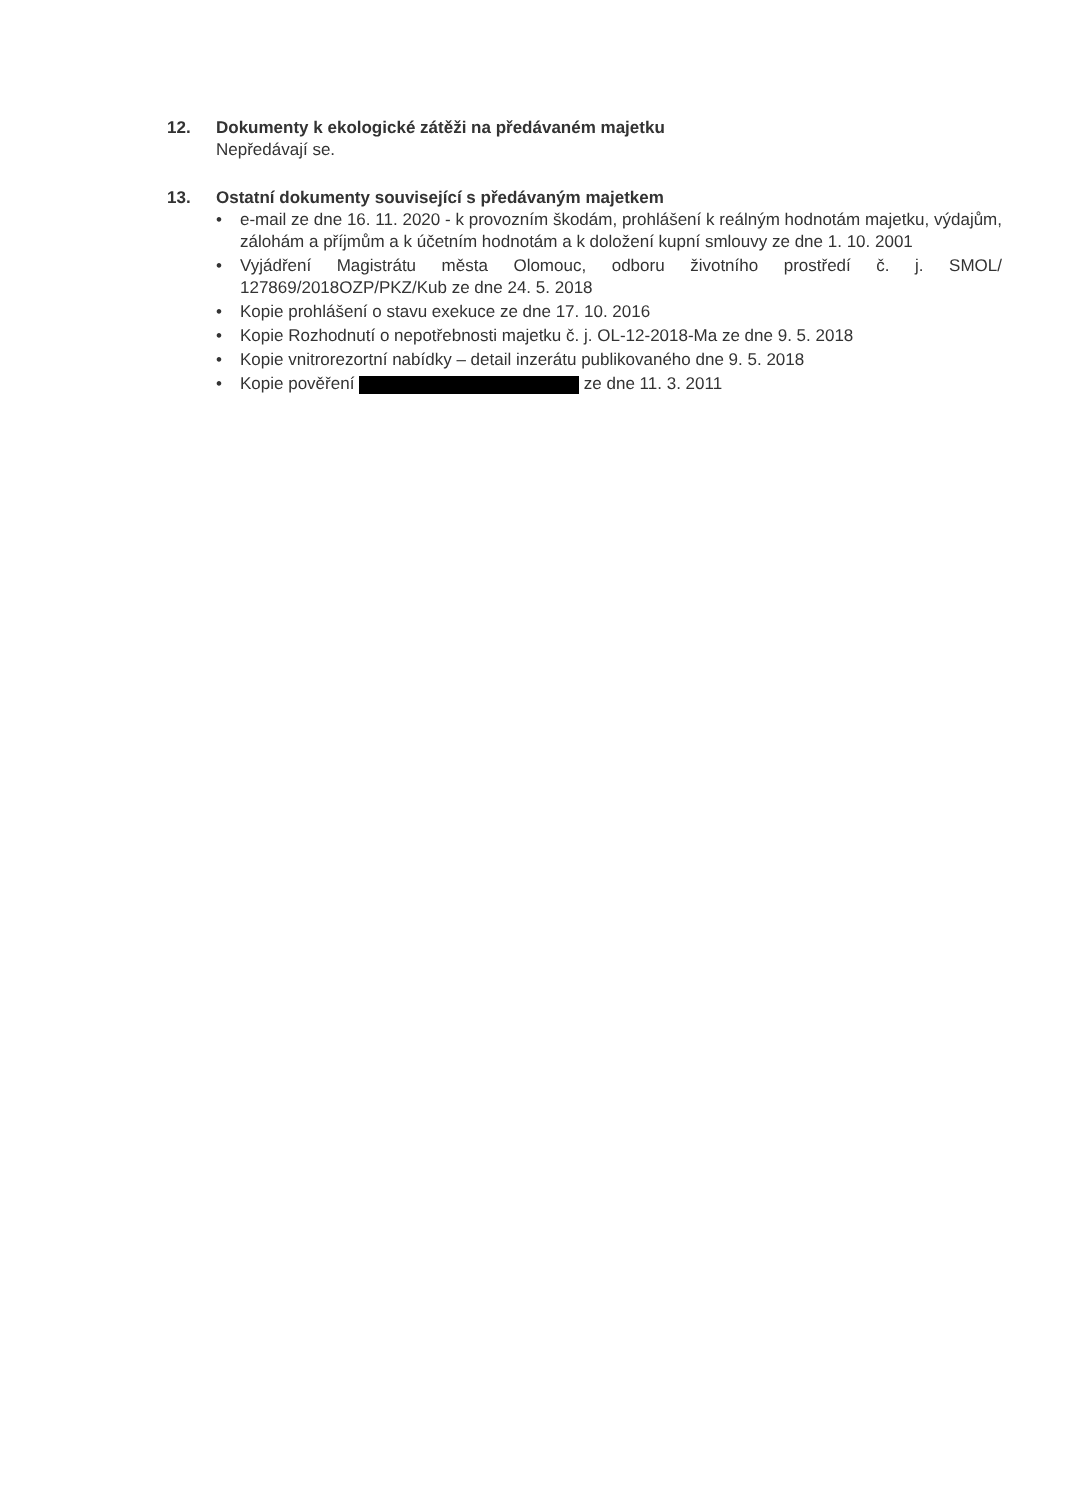12.
Dokumenty k ekologické zátěži na předávaném majetku
Nepředávají se.
13.
Ostatní dokumenty související s předávaným majetkem
• e-mail ze dne 16. 11. 2020 - k provozním škodám, prohlášení k reálným hodnotám majetku, výdajům, zálohám a příjmům a k účetním hodnotám a k doložení kupní smlouvy ze dne 1. 10. 2001
• Vyjádření Magistrátu města Olomouc, odboru životního prostředí č. j. SMOL/ 127869/2018OZP/PKZ/Kub ze dne 24. 5. 2018
• Kopie prohlášení o stavu exekuce ze dne 17. 10. 2016
• Kopie Rozhodnutí o nepotřebnosti majetku č. j. OL-12-2018-Ma ze dne 9. 5. 2018
• Kopie vnitrorezortní nabídky – detail inzerátu publikovaného dne 9. 5. 2018
• Kopie pověření ze dne 11. 3. 2011